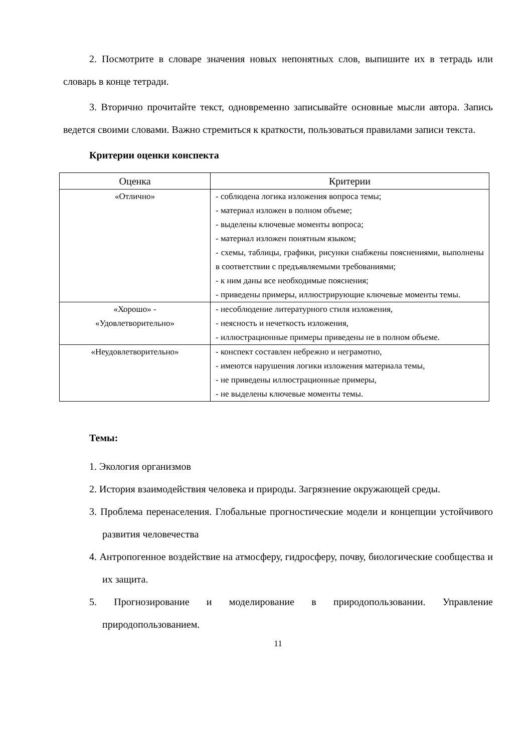2. Посмотрите в словаре значения новых непонятных слов, выпишите их в тетрадь или словарь в конце тетради.
3. Вторично прочитайте текст, одновременно записывайте основные мысли автора. Запись ведется своими словами. Важно стремиться к краткости, пользоваться правилами записи текста.
Критерии оценки конспекта
| Оценка | Критерии |
| --- | --- |
| «Отлично» | - соблюдена логика изложения вопроса темы; - материал изложен в полном объеме; - выделены ключевые моменты вопроса; - материал изложен понятным языком; - схемы, таблицы, графики, рисунки снабжены пояснениями, выполнены в соответствии с предъявляемыми требованиями; - к ним даны все необходимые пояснения; - приведены примеры, иллюстрирующие ключевые моменты темы. |
| «Хорошо» - «Удовлетворительно» | - несоблюдение литературного стиля изложения, - неясность и нечеткость изложения, - иллюстрационные примеры приведены не в полном объеме. |
| «Неудовлетворительно» | - конспект составлен небрежно и неграмотно, - имеются нарушения логики изложения материала темы, - не приведены иллюстрационные примеры, - не выделены ключевые моменты темы. |
Темы:
1. Экология организмов
2. История взаимодействия человека и природы. Загрязнение окружающей среды.
3. Проблема перенаселения. Глобальные прогностические модели и концепции устойчивого развития человечества
4. Антропогенное воздействие на атмосферу, гидросферу, почву, биологические сообщества и их защита.
5. Прогнозирование и моделирование в природопользовании. Управление природопользованием.
11